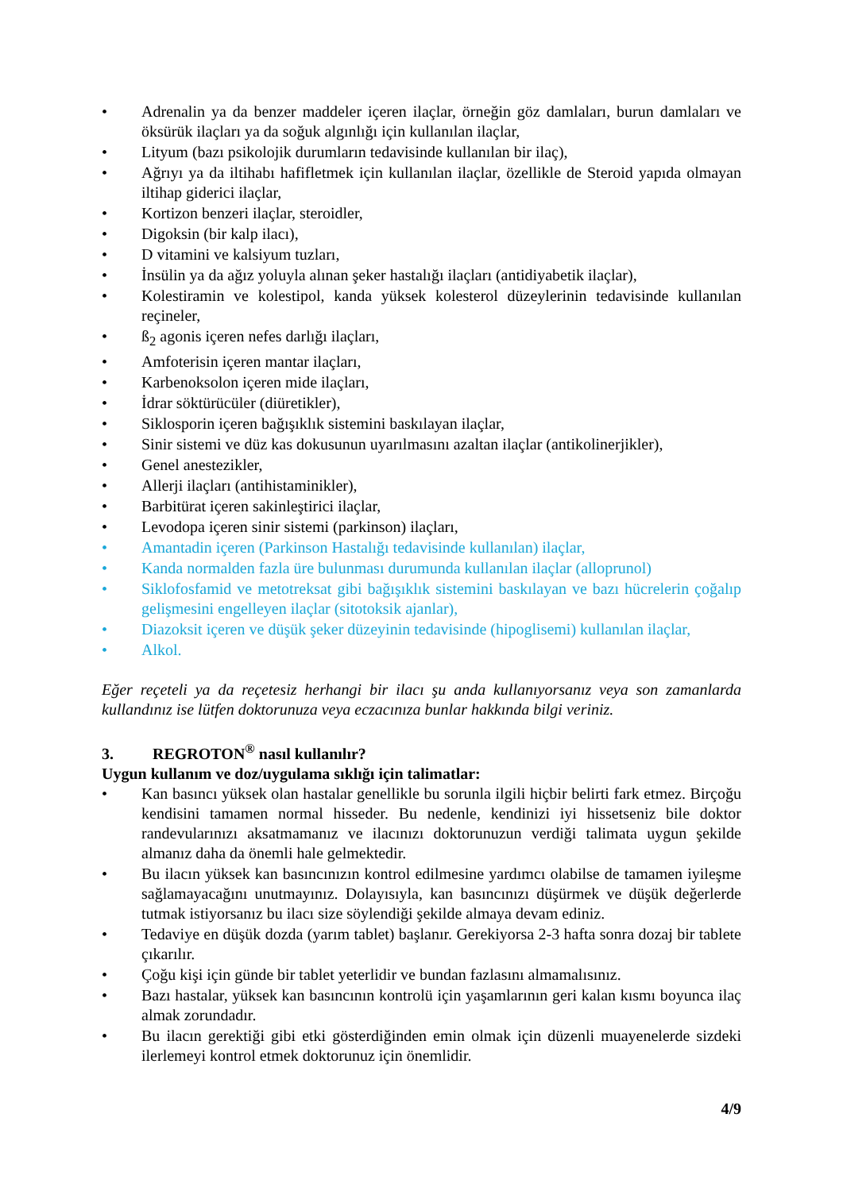• Adrenalin ya da benzer maddeler içeren ilaçlar, örneğin göz damlaları, burun damlaları ve öksürük ilaçları ya da soğuk algınlığı için kullanılan ilaçlar,
• Lityum (bazı psikolojik durumların tedavisinde kullanılan bir ilaç),
• Ağrıyı ya da iltihabı hafifletmek için kullanılan ilaçlar, özellikle de Steroid yapıda olmayan iltihap giderici ilaçlar,
• Kortizon benzeri ilaçlar, steroidler,
• Digoksin (bir kalp ilacı),
• D vitamini ve kalsiyum tuzları,
• İnsülin ya da ağız yoluyla alınan şeker hastalığı ilaçları (antidiyabetik ilaçlar),
• Kolestiramin ve kolestipol, kanda yüksek kolesterol düzeylerinin tedavisinde kullanılan reçineler,
• ß<sub>2</sub> agonis içeren nefes darlığı ilaçları,
• Amfoterisin içeren mantar ilaçları,
• Karbenoksolon içeren mide ilaçları,
• İdrar söktürücüler (diüretikler),
• Siklosporin içeren bağışıklık sistemini baskılayan ilaçlar,
• Sinir sistemi ve düz kas dokusunun uyarılmasını azaltan ilaçlar (antikolinerjikler),
• Genel anestezikler,
• Allerji ilaçları (antihistaminikler),
• Barbitürat içeren sakinleştirici ilaçlar,
• Levodopa içeren sinir sistemi (parkinson) ilaçları,
• Amantadin içeren (Parkinson Hastalığı tedavisinde kullanılan) ilaçlar,
• Kanda normalden fazla üre bulunması durumunda kullanılan ilaçlar (alloprunol)
• Siklofosfamid ve metotreksat gibi bağışıklık sistemini baskılayan ve bazı hücrelerin çoğalıp gelişmesini engelleyen ilaçlar (sitotoksik ajanlar),
• Diazoksit içeren ve düşük şeker düzeyinin tedavisinde (hipoglisemi) kullanılan ilaçlar,
• Alkol.
Eğer reçeteli ya da reçetesiz herhangi bir ilacı şu anda kullanıyorsanız veya son zamanlarda kullandınız ise lütfen doktorunuza veya eczacınıza bunlar hakkında bilgi veriniz.
3. REGROTON<sup>®</sup> nasıl kullanılır?
Uygun kullanım ve doz/uygulama sıklığı için talimatlar:
• Kan basıncı yüksek olan hastalar genellikle bu sorunla ilgili hiçbir belirti fark etmez. Birçoğu kendisini tamamen normal hisseder. Bu nedenle, kendinizi iyi hissetseniz bile doktor randevularınızı aksatmamanız ve ilacınızı doktorunuzun verdiği talimata uygun şekilde almanız daha da önemli hale gelmektedir.
• Bu ilacın yüksek kan basıncınızın kontrol edilmesine yardımcı olabilse de tamamen iyileşme sağlamayacağını unutmayınız. Dolayısıyla, kan basıncınızı düşürmek ve düşük değerlerde tutmak istiyorsanız bu ilacı size söylendiği şekilde almaya devam ediniz.
• Tedaviye en düşük dozda (yarım tablet) başlanır. Gerekiyorsa 2-3 hafta sonra dozaj bir tablete çıkarılır.
• Çoğu kişi için günde bir tablet yeterlidir ve bundan fazlasını almamalısınız.
• Bazı hastalar, yüksek kan basıncının kontrolü için yaşamlarının geri kalan kısmı boyunca ilaç almak zorundadır.
• Bu ilacın gerektiği gibi etki gösterdiğinden emin olmak için düzenli muayenelerde sizdeki ilerlemeyi kontrol etmek doktorunuz için önemlidir.
4/9